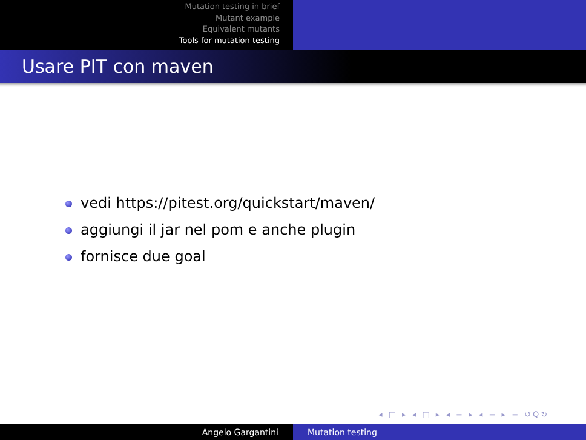Mutation testing in brief
Mutant example
Equivalent mutants
Tools for mutation testing
Usare PIT con maven
vedi https://pitest.org/quickstart/maven/
aggiungi il jar nel pom e anche plugin
fornisce due goal
◂ □ ▸ ◂ ◰ ▸ ◂ ≡ ▸ ◂ ≡ ▸ ≡ ↺Q↻
Angelo Gargantini Mutation testing